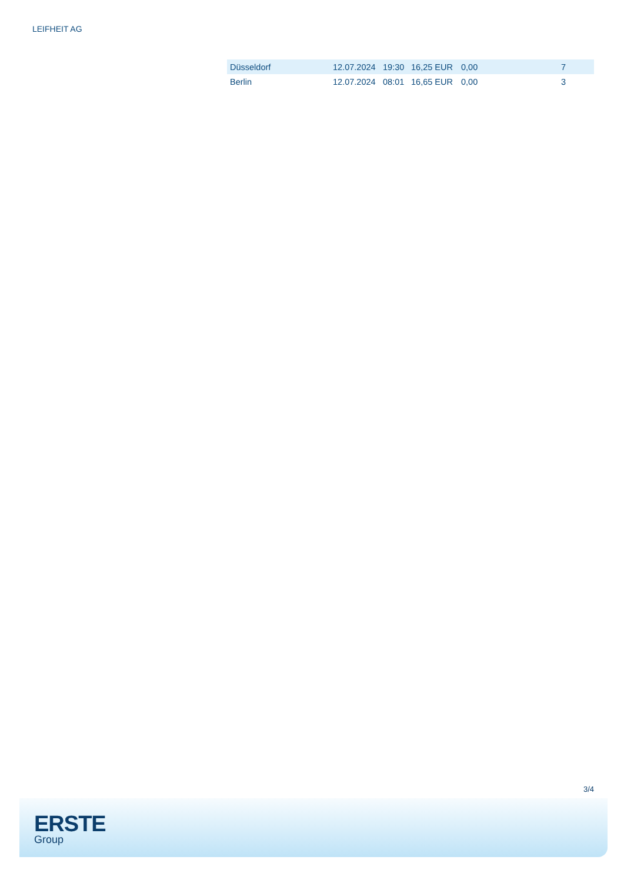LEIFHEIT AG
| Düsseldorf | 12.07.2024 | 19:30 | 16,25 EUR | 0,00 | 7 |
| Berlin | 12.07.2024 | 08:01 | 16,65 EUR | 0,00 | 3 |
3/4
ERSTE
Group